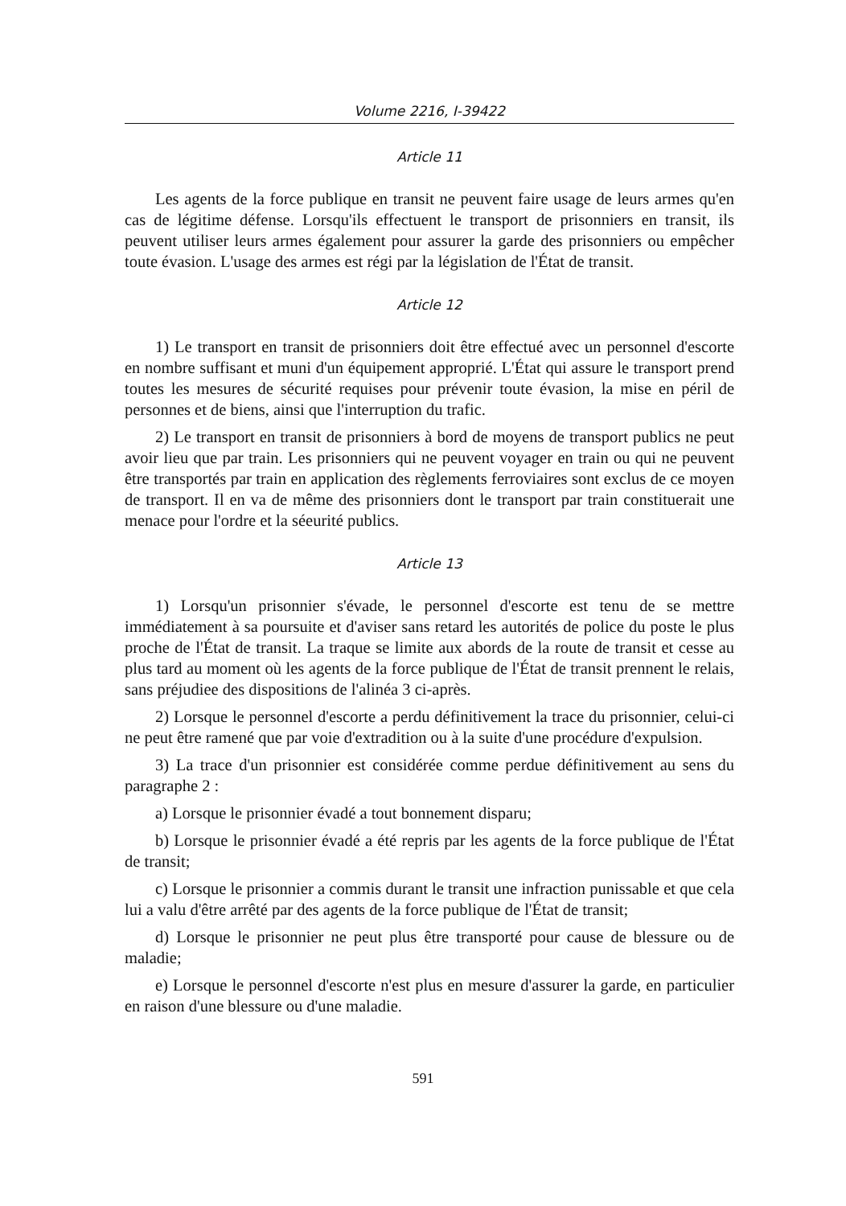Volume 2216, I-39422
Article 11
Les agents de la force publique en transit ne peuvent faire usage de leurs armes qu'en cas de légitime défense. Lorsqu'ils effectuent le transport de prisonniers en transit, ils peuvent utiliser leurs armes également pour assurer la garde des prisonniers ou empêcher toute évasion. L'usage des armes est régi par la législation de l'État de transit.
Article 12
1) Le transport en transit de prisonniers doit être effectué avec un personnel d'escorte en nombre suffisant et muni d'un équipement approprié. L'État qui assure le transport prend toutes les mesures de sécurité requises pour prévenir toute évasion, la mise en péril de personnes et de biens, ainsi que l'interruption du trafic.
2) Le transport en transit de prisonniers à bord de moyens de transport publics ne peut avoir lieu que par train. Les prisonniers qui ne peuvent voyager en train ou qui ne peuvent être transportés par train en application des règlements ferroviaires sont exclus de ce moyen de transport. Il en va de même des prisonniers dont le transport par train constituerait une menace pour l'ordre et la séeurité publics.
Article 13
1) Lorsqu'un prisonnier s'évade, le personnel d'escorte est tenu de se mettre immédiatement à sa poursuite et d'aviser sans retard les autorités de police du poste le plus proche de l'État de transit. La traque se limite aux abords de la route de transit et cesse au plus tard au moment où les agents de la force publique de l'État de transit prennent le relais, sans préjudiee des dispositions de l'alinéa 3 ci-après.
2) Lorsque le personnel d'escorte a perdu définitivement la trace du prisonnier, celui-ci ne peut être ramené que par voie d'extradition ou à la suite d'une procédure d'expulsion.
3) La trace d'un prisonnier est considérée comme perdue définitivement au sens du paragraphe 2 :
a) Lorsque le prisonnier évadé a tout bonnement disparu;
b) Lorsque le prisonnier évadé a été repris par les agents de la force publique de l'État de transit;
c) Lorsque le prisonnier a commis durant le transit une infraction punissable et que cela lui a valu d'être arrêté par des agents de la force publique de l'État de transit;
d) Lorsque le prisonnier ne peut plus être transporté pour cause de blessure ou de maladie;
e) Lorsque le personnel d'escorte n'est plus en mesure d'assurer la garde, en particulier en raison d'une blessure ou d'une maladie.
591